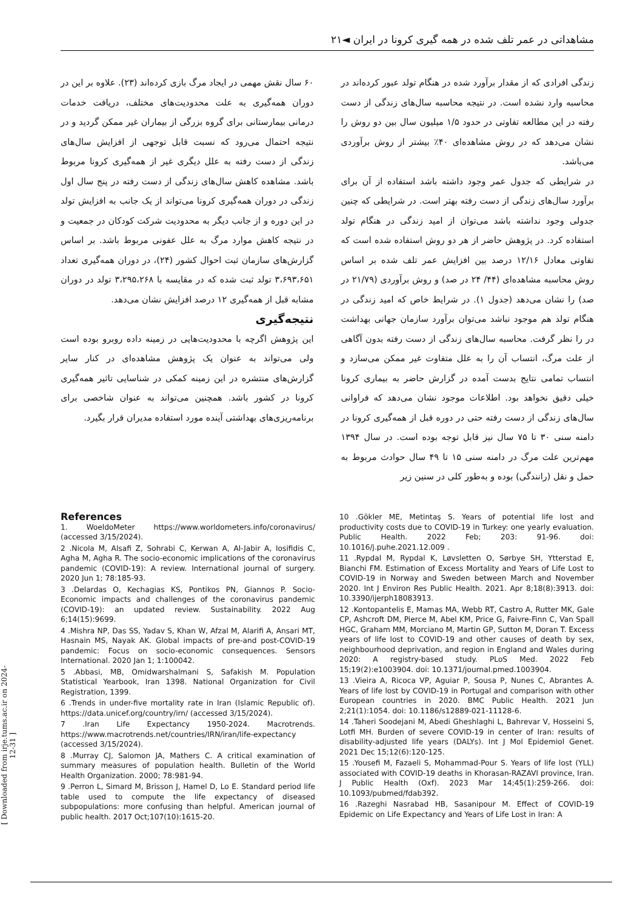مشاهداتی در عمر تلف شده در همه گیری کرونا در ایران ◄۲۱
زندگی افرادی که از مقدار برآورد شده در هنگام تولد عبور کرده‌اند در محاسبه وارد نشده است. در نتیجه محاسبه سال‌های زندگی از دست رفته در این مطالعه تفاوتی در حدود ۱/۵ میلیون سال بین دو روش را نشان می‌دهد که در روش مشاهده‌ای ۴۰٪ بیشتر از روش برآوردی می‌باشد.
در شرایطی که جدول عمر وجود داشته باشد استفاده از آن برای برآورد سال‌های زندگی از دست رفته بهتر است. در شرایطی که چنین جدولی وجود نداشته باشد می‌توان از امید زندگی در هنگام تولد استفاده کرد. در پژوهش حاضر از هر دو روش استفاده شده است که تفاوتی معادل ۱۲/۱۶ درصد بین افزایش عمر تلف شده بر اساس روش محاسبه مشاهده‌ای (۴۴/ ۲۴ در صد) و روش برآوردی (۲۱/۷۹ در صد) را نشان می‌دهد (جدول ۱). در شرایط خاص که امید زندگی در هنگام تولد هم موجود نباشد می‌توان برآورد سازمان جهانی بهداشت در را نظر گرفت. محاسبه سال‌های زندگی از دست رفته بدون آگاهی از علت مرگ، انتساب آن را به علل متفاوت غیر ممکن می‌سازد و انتساب تمامی نتایج بدست آمده در گزارش حاضر به بیماری کرونا خیلی دقیق نخواهد بود. اطلاعات موجود نشان می‌دهد که فراوانی سال‌های زندگی از دست رفته حتی در دوره قبل از همه‌گیری کرونا در دامنه سنی ۳۰ تا ۷۵ سال نیز قابل توجه بوده است. در سال ۱۳۹۴ مهم‌ترین علت مرگ در دامنه سنی ۱۵ تا ۴۹ سال حوادث مربوط به حمل و نقل (رانندگی) بوده و به‌طور کلی در سنین زیر
۶۰ سال نقش مهمی در ایجاد مرگ بازی کرده‌اند (۲۳). علاوه بر این در دوران همه‌گیری به علت محدودیت‌های مختلف، دریافت خدمات درمانی بیمارستانی برای گروه بزرگی از بیماران غیر ممکن گردید و در نتیجه احتمال می‌رود که نسبت قابل توجهی از افزایش سال‌های زندگی از دست رفته به علل دیگری غیر از همه‌گیری کرونا مربوط باشد. مشاهده کاهش سال‌های زندگی از دست رفته در پنج سال اول زندگی در دوران همه‌گیری کرونا می‌تواند از یک جانب به افزایش تولد در این دوره و از جانب دیگر به محدودیت شرکت کودکان در جمعیت و در نتیجه کاهش موارد مرگ به علل عفونی مربوط باشد. بر اساس گزارش‌های سازمان ثبت احوال کشور (۲۴)، در دوران همه‌گیری تعداد ۳،۶۹۳،۶۵۱ تولد ثبت شده که در مقایسه با ۳،۲۹۵،۲۶۸ تولد در دوران مشابه قبل از همه‌گیری ۱۲ درصد افزایش نشان می‌دهد.
نتیجه‌گیری
این پژوهش اگرچه با محدودیت‌هایی در زمینه داده روبرو بوده است ولی می‌تواند به عنوان یک پژوهش مشاهده‌ای در کنار سایر گزارش‌های منتشره در این زمینه کمکی در شناسایی تاثیر همه‌گیری کرونا در کشور باشد. همچنین می‌تواند به عنوان شاخصی برای برنامه‌ریزی‌های بهداشتی آینده مورد استفاده مدیران قرار بگیرد.
References
1. WoeldoMeter https://www.worldometers.info/coronavirus/ (accessed 3/15/2024).
2 .Nicola M, Alsafi Z, Sohrabi C, Kerwan A, Al-Jabir A, Iosifidis C, Agha M, Agha R. The socio-economic implications of the coronavirus pandemic (COVID-19): A review. International journal of surgery. 2020 Jun 1; 78:185-93.
3 .Delardas O, Kechagias KS, Pontikos PN, Giannos P. Socio-Economic impacts and challenges of the coronavirus pandemic (COVID-19): an updated review. Sustainability. 2022 Aug 6;14(15):9699.
4 .Mishra NP, Das SS, Yadav S, Khan W, Afzal M, Alarifi A, Ansari MT, Hasnain MS, Nayak AK. Global impacts of pre-and post-COVID-19 pandemic: Focus on socio-economic consequences. Sensors International. 2020 Jan 1; 1:100042.
5 .Abbasi, MB, Omidwarshalmani S, Safakish M. Population Statistical Yearbook, Iran 1398. National Organization for Civil Registration, 1399.
6 .Trends in under-five mortality rate in Iran (Islamic Republic of). https://data.unicef.org/country/irn/ (accessed 3/15/2024).
7 .Iran Life Expectancy 1950-2024. Macrotrends. https://www.macrotrends.net/countries/IRN/iran/life-expectancy (accessed 3/15/2024).
8 .Murray CJ, Salomon JA, Mathers C. A critical examination of summary measures of population health. Bulletin of the World Health Organization. 2000; 78:981-94.
9 .Perron L, Simard M, Brisson J, Hamel D, Lo E. Standard period life table used to compute the life expectancy of diseased subpopulations: more confusing than helpful. American journal of public health. 2017 Oct;107(10):1615-20.
10 .Gökler ME, Metintaş S. Years of potential life lost and productivity costs due to COVID-19 in Turkey: one yearly evaluation. Public Health. 2022 Feb; 203: 91-96. doi: 10.1016/j.puhe.2021.12.009 .
11 .Rypdal M, Rypdal K, Løvsletten O, Sørbye SH, Ytterstad E, Bianchi FM. Estimation of Excess Mortality and Years of Life Lost to COVID-19 in Norway and Sweden between March and November 2020. Int J Environ Res Public Health. 2021. Apr 8;18(8):3913. doi: 10.3390/ijerph18083913.
12 .Kontopantelis E, Mamas MA, Webb RT, Castro A, Rutter MK, Gale CP, Ashcroft DM, Pierce M, Abel KM, Price G, Faivre-Finn C, Van Spall HGC, Graham MM, Morciano M, Martin GP, Sutton M, Doran T. Excess years of life lost to COVID-19 and other causes of death by sex, neighbourhood deprivation, and region in England and Wales during 2020: A registry-based study. PLoS Med. 2022 Feb 15;19(2):e1003904. doi: 10.1371/journal.pmed.1003904.
13 .Vieira A, Ricoca VP, Aguiar P, Sousa P, Nunes C, Abrantes A. Years of life lost by COVID-19 in Portugal and comparison with other European countries in 2020. BMC Public Health. 2021 Jun 2;21(1):1054. doi: 10.1186/s12889-021-11128-6.
14 .Taheri Soodejani M, Abedi Gheshlaghi L, Bahrevar V, Hosseini S, Lotfi MH. Burden of severe COVID-19 in center of Iran: results of disability-adjusted life years (DALYs). Int J Mol Epidemiol Genet. 2021 Dec 15;12(6):120-125.
15 .Yousefi M, Fazaeli S, Mohammad-Pour S. Years of life lost (YLL) associated with COVID-19 deaths in Khorasan-RAZAVI province, Iran. J Public Health (Oxf). 2023 Mar 14;45(1):259-266. doi: 10.1093/pubmed/fdab392.
16 .Razeghi Nasrabad HB, Sasanipour M. Effect of COVID-19 Epidemic on Life Expectancy and Years of Life Lost in Iran: A
[ Downloaded from irje.tums.ac.ir on 2024-12-31 ]